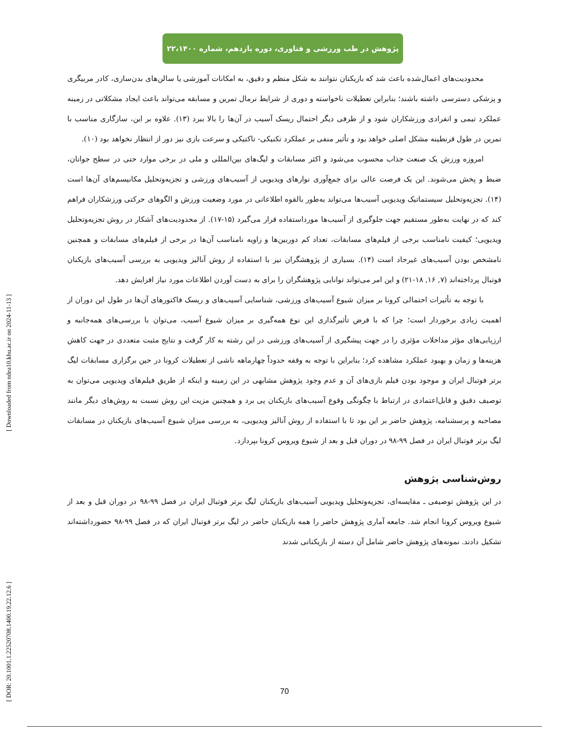پژوهش در طب ورزشی و فناوری، دوره یازدهم، شماره ۲۲،۱۴۰۰
محدودیت‌های اعمال‌شده باعث شد که بازیکنان نتوانند به شکل منظم و دقیق، به امکانات آموزشی یا سالن‌های بدن‌سازی، کادر مربیگری و پزشکی دسترسی داشته باشند؛ بنابراین تعطیلات ناخواسته و دوری از شرایط نرمال تمرین و مسابقه می‌تواند باعث ایجاد مشکلاتی در زمینه عملکرد تیمی و انفرادی ورزشکاران شود و از طرفی دیگر احتمال ریسک آسیب در آن‌ها را بالا ببرد (۱۳). علاوه بر این، سازگاری مناسب با تمرین در طول قرنطینه مشکل اصلی خواهد بود و تأثیر منفی بر عملکرد تکنیکی- تاکتیکی و سرعت بازی نیز دور از انتظار نخواهد بود (۱۰).
امروزه ورزش یک صنعت جذاب محسوب می‌شود و اکثر مسابقات و لیگ‌های بین‌المللی و ملی در برخی موارد حتی در سطح جوانان، ضبط و پخش می‌شوند. این یک فرصت عالی برای جمع‌آوری نوارهای ویدیویی از آسیب‌های ورزشی و تجزیه‌وتحلیل مکانیسم‌های آن‌ها است (۱۴). تجزیه‌وتحلیل سیستماتیک ویدیویی آسیب‌ها می‌تواند به‌طور بالقوه اطلاعاتی در مورد وضعیت ورزش و الگوهای حرکتی ورزشکاران فراهم کند که در نهایت به‌طور مستقیم جهت جلوگیری از آسیب‌ها مورداستفاده قرار می‌گیرد (۱۵-۱۷). از محدودیت‌های آشکار در روش تجزیه‌وتحلیل ویدیویی؛ کیفیت نامناسب برخی از فیلم‌های مسابقات، تعداد کم دوربین‌ها و زاویه نامناسب آن‌ها در برخی از فیلم‌های مسابقات و همچنین نامشخص بودن آسیب‌های غیرحاد است (۱۴). بسیاری از پژوهشگران نیز با استفاده از روش آنالیز ویدیویی به بررسی آسیب‌های بازیکنان فوتبال پرداخته‌اند (۷, ۱۶, ۱۸-۲۱) و این امر می‌تواند توانایی پژوهشگران را برای به دست آوردن اطلاعات مورد نیاز افزایش دهد.
با توجه به تأثیرات احتمالی کرونا بر میزان شیوع آسیب‌های ورزشی، شناسایی آسیب‌های و ریسک فاکتورهای آن‌ها در طول این دوران از اهمیت زیادی برخوردار است؛ چرا که با فرض تأثیرگذاری این نوع همه‌گیری بر میزان شیوع آسیب، می‌توان با بررسی‌های همه‌جانبه و ارزیابی‌های مؤثر مداخلات مؤثری را در جهت پیشگیری از آسیب‌های ورزشی در این رشته به کار گرفت و نتایج مثبت متعددی در جهت کاهش هزینه‌ها و زمان و بهبود عملکرد مشاهده کرد؛ بنابراین با توجه به وقفه حدوداً چهارماهه ناشی از تعطیلات کرونا در حین برگزاری مسابقات لیگ برتر فوتبال ایران و موجود بودن فیلم بازی‌های آن و عدم وجود پژوهش مشابهی در این زمینه و اینکه از طریق فیلم‌های ویدیویی می‌توان به توصیف دقیق و قابل‌اعتمادی در ارتباط با چگونگی وقوع آسیب‌های بازیکنان پی برد و همچنین مزیت این روش نسبت به روش‌های دیگر مانند مصاحبه و پرسشنامه، پژوهش حاضر بر این بود تا با استفاده از روش آنالیز ویدیویی، به بررسی میزان شیوع آسیب‌های بازیکنان در مسابقات لیگ برتر فوتبال ایران در فصل ۹۹-۹۸ در دوران قبل و بعد از شیوع ویروس کرونا بپردازد.
روش‌شناسی پژوهش
در این پژوهش توصیفی ـ مقایسه‌ای، تجزیه‌وتحلیل ویدیویی آسیب‌های بازیکنان لیگ برتر فوتبال ایران در فصل ۹۹-۹۸ در دوران قبل و بعد از شیوع ویروس کرونا انجام شد. جامعه آماری پژوهش حاضر را همه بازیکنان حاضر در لیگ برتر فوتبال ایران که در فصل ۹۹-۹۸ حضورداشته‌اند تشکیل دادند. نمونه‌های پژوهش حاضر شامل آن دسته از بازیکنانی شدند
[ DOR: 20.1001.1.22520708.1400.19.22.12.6 ] [ Downloaded from ndea10.khu.ac.ir on 2024-11-13 ]
70